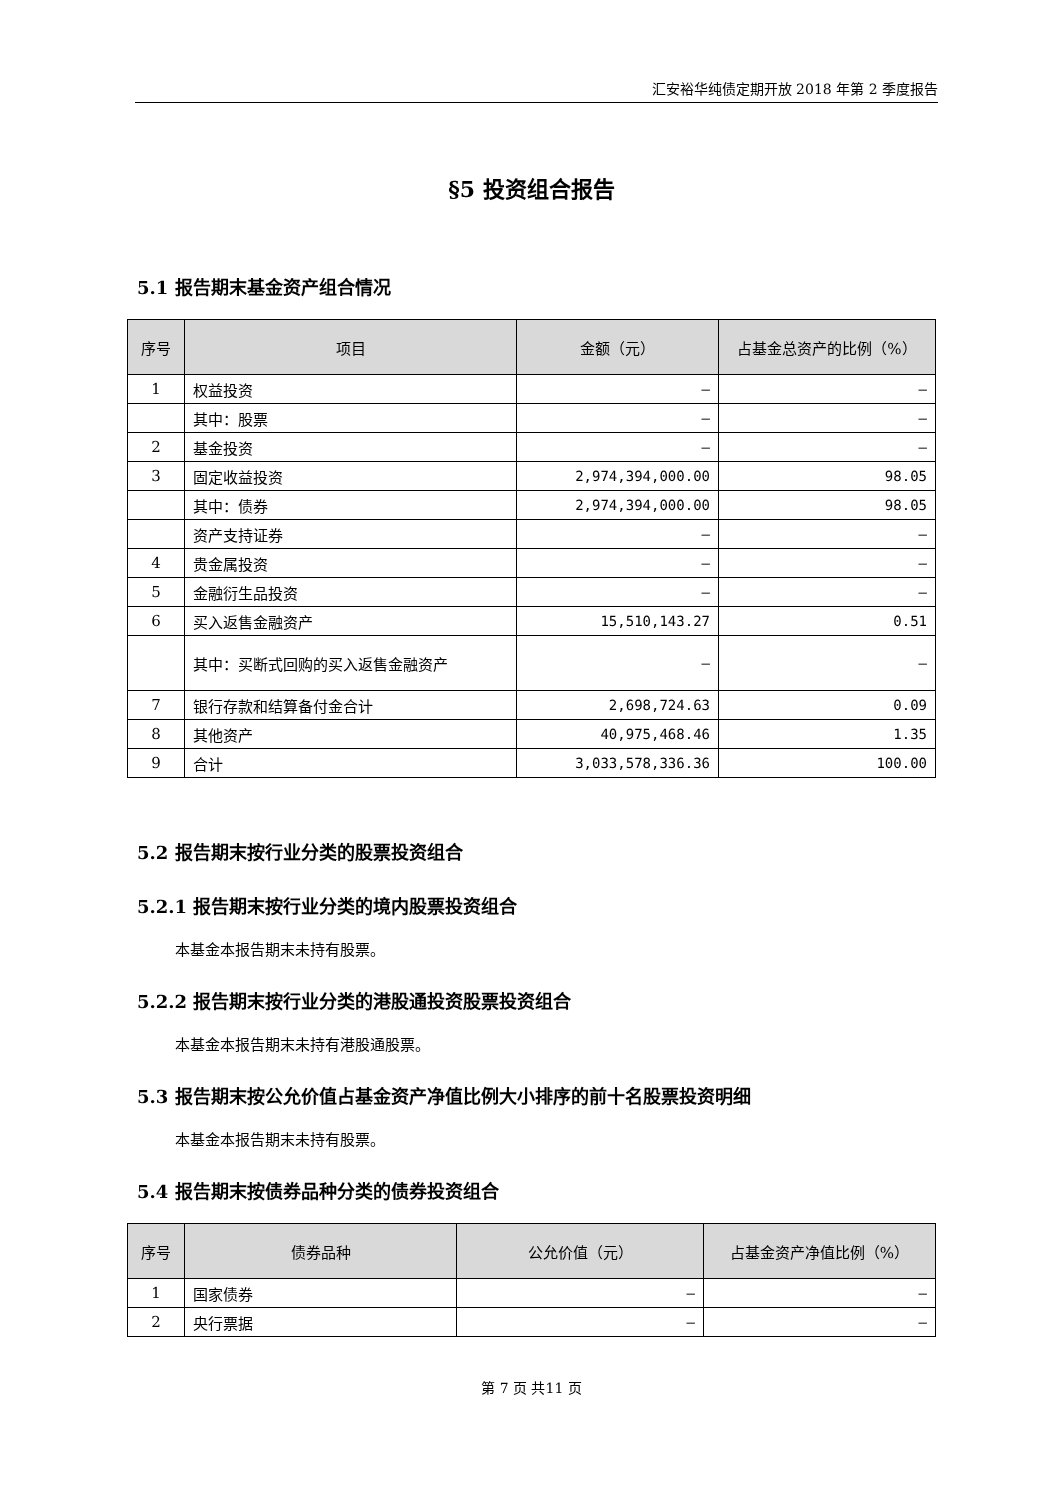汇安裕华纯债定期开放 2018 年第 2 季度报告
§5 投资组合报告
5.1 报告期末基金资产组合情况
| 序号 | 项目 | 金额（元） | 占基金总资产的比例（%） |
| --- | --- | --- | --- |
| 1 | 权益投资 | – | – |
| | 其中：股票 | – | – |
| 2 | 基金投资 | – | – |
| 3 | 固定收益投资 | 2,974,394,000.00 | 98.05 |
| | 其中：债券 | 2,974,394,000.00 | 98.05 |
| | 资产支持证券 | – | – |
| 4 | 贵金属投资 | – | – |
| 5 | 金融衍生品投资 | – | – |
| 6 | 买入返售金融资产 | 15,510,143.27 | 0.51 |
| | 其中：买断式回购的买入返售金融资产 | – | – |
| 7 | 银行存款和结算备付金合计 | 2,698,724.63 | 0.09 |
| 8 | 其他资产 | 40,975,468.46 | 1.35 |
| 9 | 合计 | 3,033,578,336.36 | 100.00 |
5.2 报告期末按行业分类的股票投资组合
5.2.1 报告期末按行业分类的境内股票投资组合
本基金本报告期末未持有股票。
5.2.2 报告期末按行业分类的港股通投资股票投资组合
本基金本报告期末未持有港股通股票。
5.3 报告期末按公允价值占基金资产净值比例大小排序的前十名股票投资明细
本基金本报告期末未持有股票。
5.4 报告期末按债券品种分类的债券投资组合
| 序号 | 债券品种 | 公允价值（元） | 占基金资产净值比例（%） |
| --- | --- | --- | --- |
| 1 | 国家债券 | – | – |
| 2 | 央行票据 | – | – |
第 7 页 共11 页